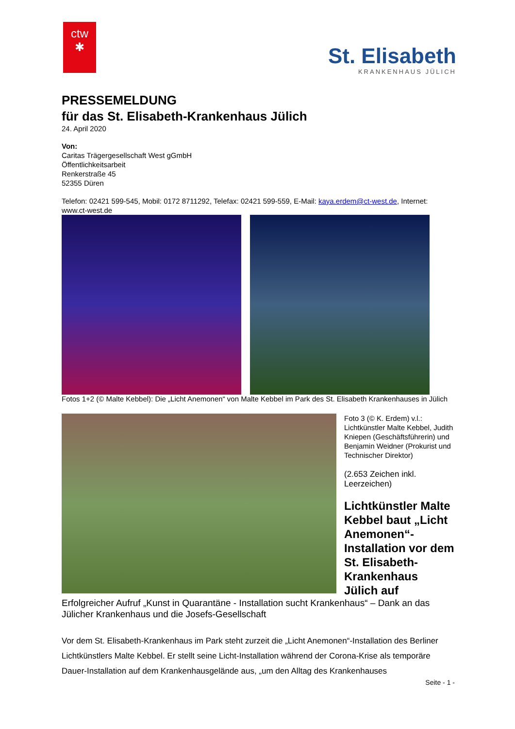ctw
✱
St. Elisabeth
KRANKENHAUS JÜLICH
PRESSEMELDUNG
für das St. Elisabeth-Krankenhaus Jülich
24. April 2020
Von:
Caritas Trägergesellschaft West gGmbH
Öffentlichkeitsarbeit
Renkerstraße 45
52355 Düren
Telefon: 02421 599-545, Mobil: 0172 8711292, Telefax: 02421 599-559, E-Mail: kaya.erdem@ct-west.de, Internet: www.ct-west.de
Fotos 1+2 (© Malte Kebbel): Die „Licht Anemonen“ von Malte Kebbel im Park des St. Elisabeth Krankenhauses in Jülich
Foto 3 (© K. Erdem) v.l.: Lichtkünstler Malte Kebbel, Judith Kniepen (Geschäftsführerin) und Benjamin Weidner (Prokurist und Technischer Direktor)
(2.653 Zeichen inkl. Leerzeichen)
Lichtkünstler Malte Kebbel baut „Licht Anemonen“-Installation vor dem St. Elisabeth-Krankenhaus Jülich auf
Erfolgreicher Aufruf „Kunst in Quarantäne - Installation sucht Krankenhaus“ – Dank an das Jülicher Krankenhaus und die Josefs-Gesellschaft
Vor dem St. Elisabeth-Krankenhaus im Park steht zurzeit die „Licht Anemonen“-Installation des Berliner Lichtkünstlers Malte Kebbel. Er stellt seine Licht-Installation während der Corona-Krise als temporäre Dauer-Installation auf dem Krankenhausgelände aus, „um den Alltag des Krankenhauses
Seite - 1 -